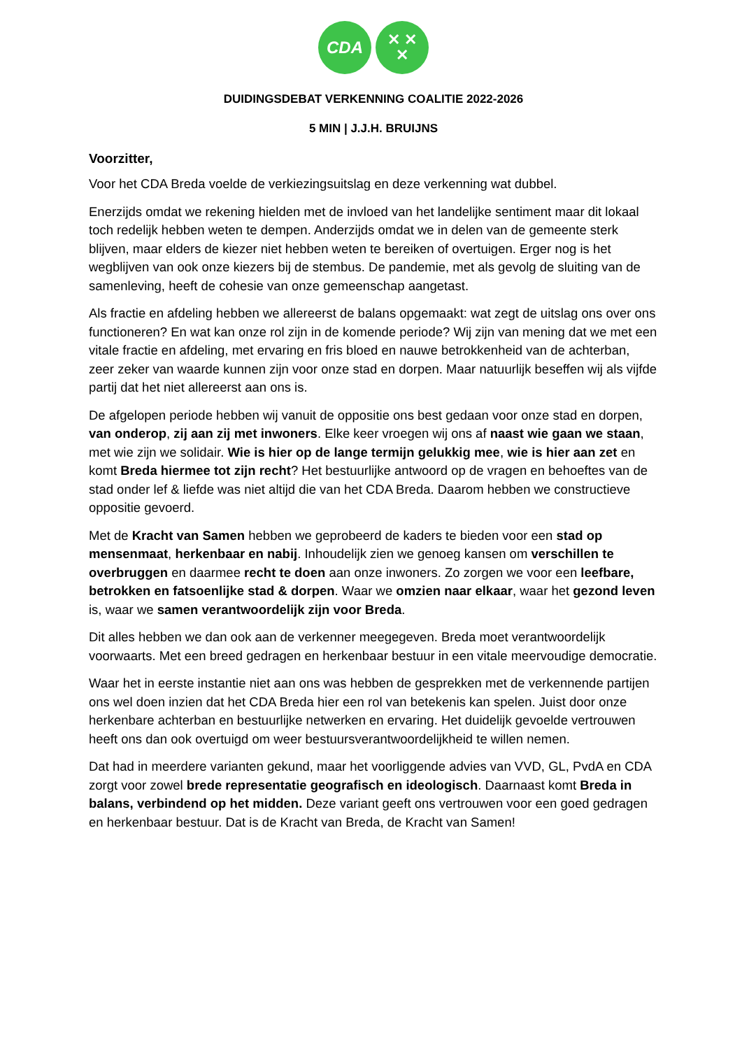CDA
✕ ✕
✕
DUIDINGSDEBAT VERKENNING COALITIE 2022-2026
5 MIN | J.J.H. BRUIJNS
Voorzitter,
Voor het CDA Breda voelde de verkiezingsuitslag en deze verkenning wat dubbel.
Enerzijds omdat we rekening hielden met de invloed van het landelijke sentiment maar dit lokaal toch redelijk hebben weten te dempen. Anderzijds omdat we in delen van de gemeente sterk blijven, maar elders de kiezer niet hebben weten te bereiken of overtuigen. Erger nog is het wegblijven van ook onze kiezers bij de stembus. De pandemie, met als gevolg de sluiting van de samenleving, heeft de cohesie van onze gemeenschap aangetast.
Als fractie en afdeling hebben we allereerst de balans opgemaakt: wat zegt de uitslag ons over ons functioneren? En wat kan onze rol zijn in de komende periode? Wij zijn van mening dat we met een vitale fractie en afdeling, met ervaring en fris bloed en nauwe betrokkenheid van de achterban, zeer zeker van waarde kunnen zijn voor onze stad en dorpen. Maar natuurlijk beseffen wij als vijfde partij dat het niet allereerst aan ons is.
De afgelopen periode hebben wij vanuit de oppositie ons best gedaan voor onze stad en dorpen, van onderop, zij aan zij met inwoners. Elke keer vroegen wij ons af naast wie gaan we staan, met wie zijn we solidair. Wie is hier op de lange termijn gelukkig mee, wie is hier aan zet en komt Breda hiermee tot zijn recht? Het bestuurlijke antwoord op de vragen en behoeftes van de stad onder lef & liefde was niet altijd die van het CDA Breda. Daarom hebben we constructieve oppositie gevoerd.
Met de Kracht van Samen hebben we geprobeerd de kaders te bieden voor een stad op mensenmaat, herkenbaar en nabij. Inhoudelijk zien we genoeg kansen om verschillen te overbruggen en daarmee recht te doen aan onze inwoners. Zo zorgen we voor een leefbare, betrokken en fatsoenlijke stad & dorpen. Waar we omzien naar elkaar, waar het gezond leven is, waar we samen verantwoordelijk zijn voor Breda.
Dit alles hebben we dan ook aan de verkenner meegegeven. Breda moet verantwoordelijk voorwaarts. Met een breed gedragen en herkenbaar bestuur in een vitale meervoudige democratie.
Waar het in eerste instantie niet aan ons was hebben de gesprekken met de verkennende partijen ons wel doen inzien dat het CDA Breda hier een rol van betekenis kan spelen. Juist door onze herkenbare achterban en bestuurlijke netwerken en ervaring. Het duidelijk gevoelde vertrouwen heeft ons dan ook overtuigd om weer bestuursverantwoordelijkheid te willen nemen.
Dat had in meerdere varianten gekund, maar het voorliggende advies van VVD, GL, PvdA en CDA zorgt voor zowel brede representatie geografisch en ideologisch. Daarnaast komt Breda in balans, verbindend op het midden. Deze variant geeft ons vertrouwen voor een goed gedragen en herkenbaar bestuur. Dat is de Kracht van Breda, de Kracht van Samen!